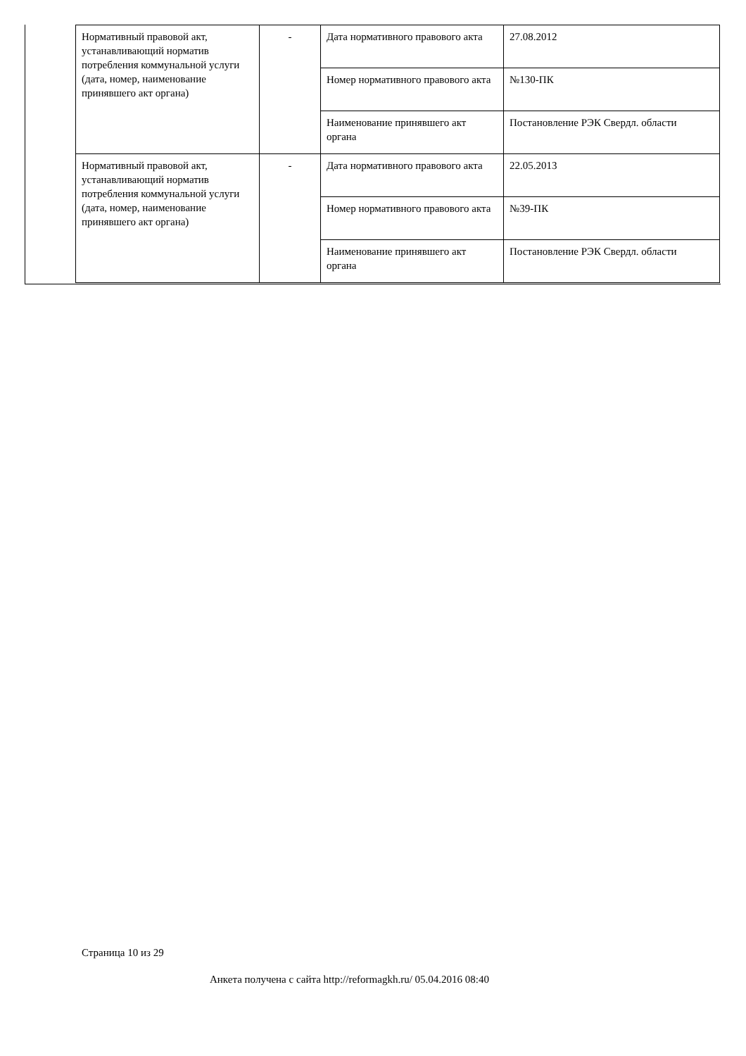| Нормативный правовой акт, устанавливающий норматив потребления коммунальной услуги (дата, номер, наименование принявшего акт органа) | - | Дата нормативного правового акта | 27.08.2012 |
| | | Номер нормативного правового акта | №130-ПК |
| | | Наименование принявшего акт органа | Постановление РЭК Свердл. области |
| Нормативный правовой акт, устанавливающий норматив потребления коммунальной услуги (дата, номер, наименование принявшего акт органа) | - | Дата нормативного правового акта | 22.05.2013 |
| | | Номер нормативного правового акта | №39-ПК |
| | | Наименование принявшего акт органа | Постановление РЭК Свердл. области |
Страница 10 из 29
Анкета получена с сайта http://reformagkh.ru/ 05.04.2016 08:40